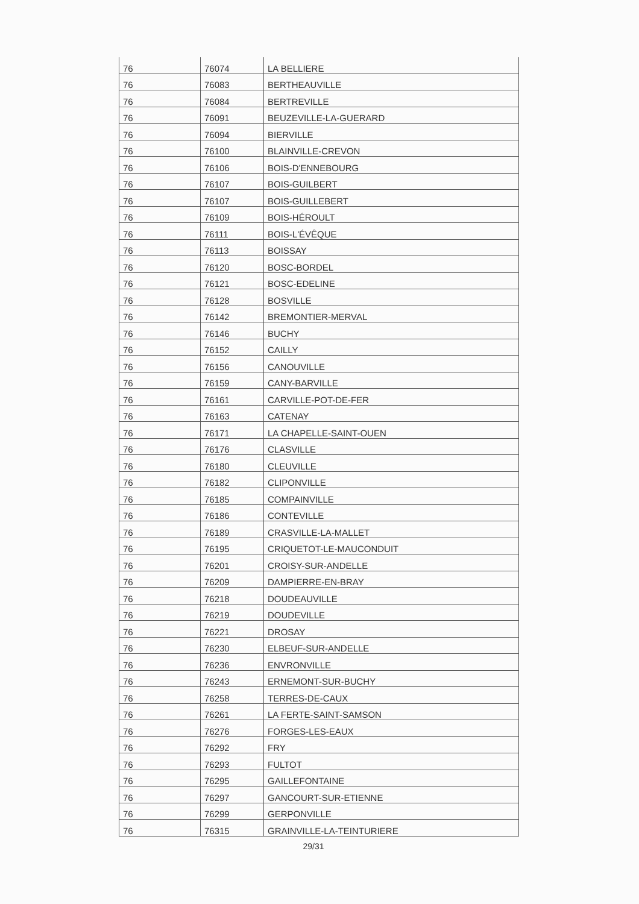| 76 | 76074 | LA BELLIERE |
| 76 | 76083 | BERTHEAUVILLE |
| 76 | 76084 | BERTREVILLE |
| 76 | 76091 | BEUZEVILLE-LA-GUERARD |
| 76 | 76094 | BIERVILLE |
| 76 | 76100 | BLAINVILLE-CREVON |
| 76 | 76106 | BOIS-D'ENNEBOURG |
| 76 | 76107 | BOIS-GUILBERT |
| 76 | 76107 | BOIS-GUILLEBERT |
| 76 | 76109 | BOIS-HÉROULT |
| 76 | 76111 | BOIS-L'ÉVÊQUE |
| 76 | 76113 | BOISSAY |
| 76 | 76120 | BOSC-BORDEL |
| 76 | 76121 | BOSC-EDELINE |
| 76 | 76128 | BOSVILLE |
| 76 | 76142 | BREMONTIER-MERVAL |
| 76 | 76146 | BUCHY |
| 76 | 76152 | CAILLY |
| 76 | 76156 | CANOUVILLE |
| 76 | 76159 | CANY-BARVILLE |
| 76 | 76161 | CARVILLE-POT-DE-FER |
| 76 | 76163 | CATENAY |
| 76 | 76171 | LA CHAPELLE-SAINT-OUEN |
| 76 | 76176 | CLASVILLE |
| 76 | 76180 | CLEUVILLE |
| 76 | 76182 | CLIPONVILLE |
| 76 | 76185 | COMPAINVILLE |
| 76 | 76186 | CONTEVILLE |
| 76 | 76189 | CRASVILLE-LA-MALLET |
| 76 | 76195 | CRIQUETOT-LE-MAUCONDUIT |
| 76 | 76201 | CROISY-SUR-ANDELLE |
| 76 | 76209 | DAMPIERRE-EN-BRAY |
| 76 | 76218 | DOUDEAUVILLE |
| 76 | 76219 | DOUDEVILLE |
| 76 | 76221 | DROSAY |
| 76 | 76230 | ELBEUF-SUR-ANDELLE |
| 76 | 76236 | ENVRONVILLE |
| 76 | 76243 | ERNEMONT-SUR-BUCHY |
| 76 | 76258 | TERRES-DE-CAUX |
| 76 | 76261 | LA FERTE-SAINT-SAMSON |
| 76 | 76276 | FORGES-LES-EAUX |
| 76 | 76292 | FRY |
| 76 | 76293 | FULTOT |
| 76 | 76295 | GAILLEFONTAINE |
| 76 | 76297 | GANCOURT-SUR-ETIENNE |
| 76 | 76299 | GERPONVILLE |
| 76 | 76315 | GRAINVILLE-LA-TEINTURIERE |
29/31